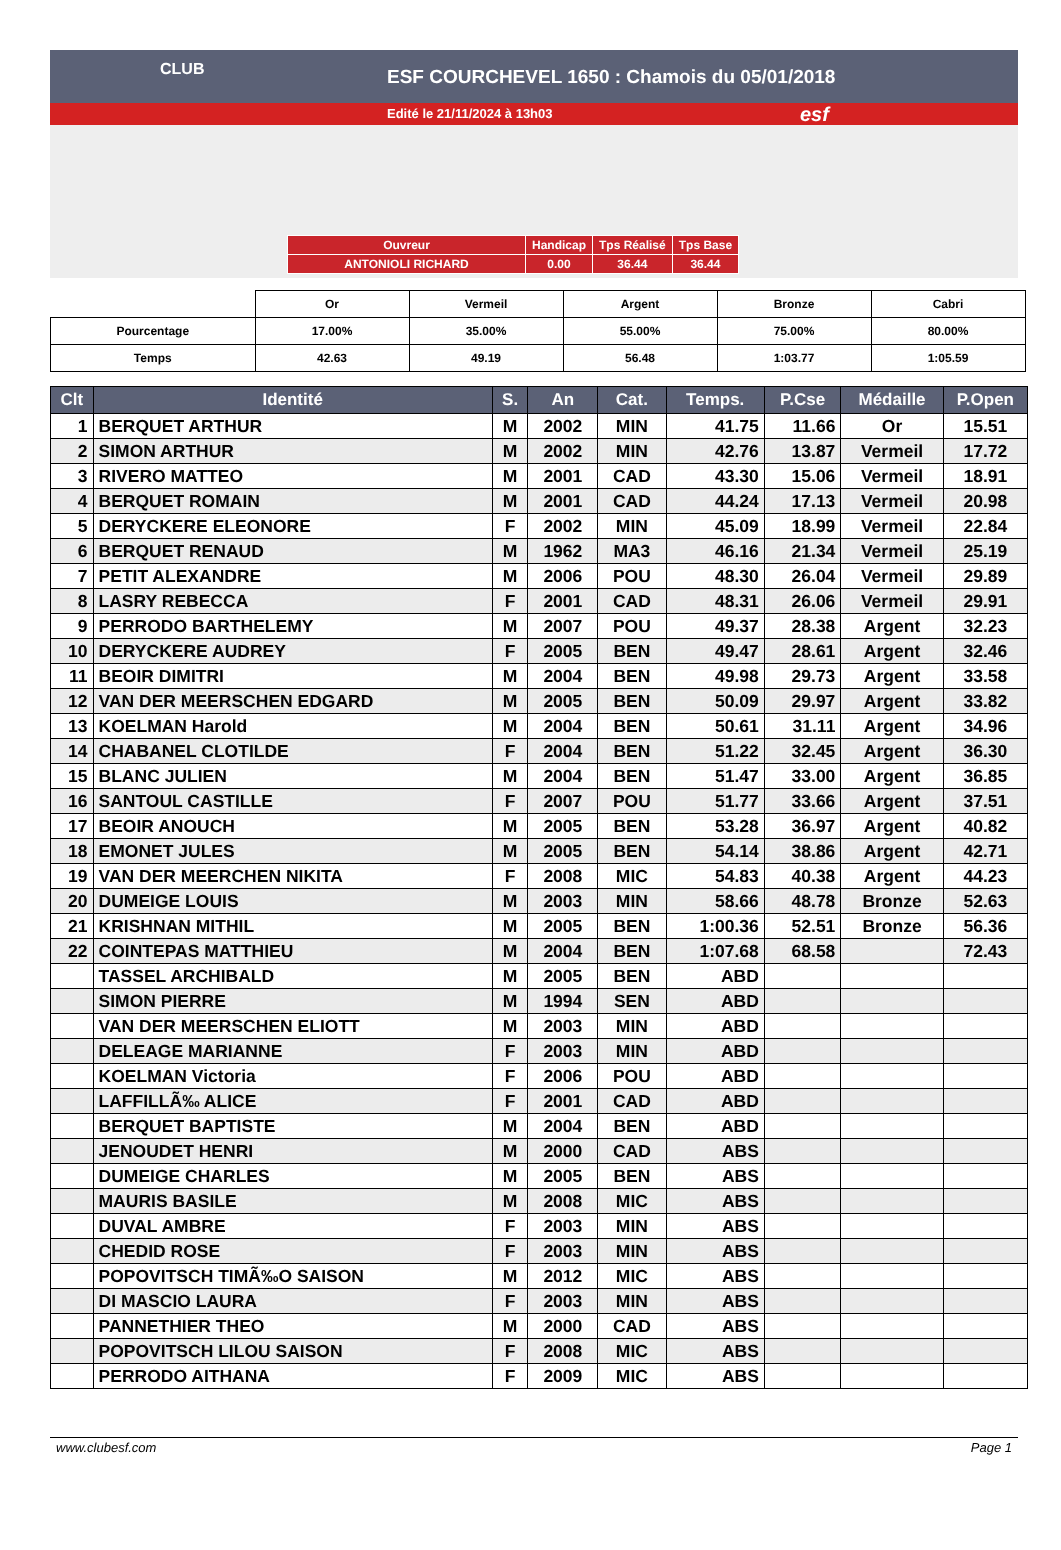ESF COURCHEVEL 1650 : Chamois du 05/01/2018
Edité le 21/11/2024 à 13h03
CLUB
esf
| Ouvreur | Handicap | Tps Réalisé | Tps Base |
| ANTONIOLI RICHARD | 0.00 | 36.44 | 36.44 |
| | Or | Vermeil | Argent | Bronze | Cabri |
| Pourcentage | 17.00% | 35.00% | 55.00% | 75.00% | 80.00% |
| Temps | 42.63 | 49.19 | 56.48 | 1:03.77 | 1:05.59 |
| Clt | Identité | S. | An | Cat. | Temps. | P.Cse | Médaille | P.Open |
| --- | --- | --- | --- | --- | --- | --- | --- | --- |
| 1 | BERQUET ARTHUR | M | 2002 | MIN | 41.75 | 11.66 | Or | 15.51 |
| 2 | SIMON ARTHUR | M | 2002 | MIN | 42.76 | 13.87 | Vermeil | 17.72 |
| 3 | RIVERO MATTEO | M | 2001 | CAD | 43.30 | 15.06 | Vermeil | 18.91 |
| 4 | BERQUET ROMAIN | M | 2001 | CAD | 44.24 | 17.13 | Vermeil | 20.98 |
| 5 | DERYCKERE ELEONORE | F | 2002 | MIN | 45.09 | 18.99 | Vermeil | 22.84 |
| 6 | BERQUET RENAUD | M | 1962 | MA3 | 46.16 | 21.34 | Vermeil | 25.19 |
| 7 | PETIT ALEXANDRE | M | 2006 | POU | 48.30 | 26.04 | Vermeil | 29.89 |
| 8 | LASRY REBECCA | F | 2001 | CAD | 48.31 | 26.06 | Vermeil | 29.91 |
| 9 | PERRODO BARTHELEMY | M | 2007 | POU | 49.37 | 28.38 | Argent | 32.23 |
| 10 | DERYCKERE AUDREY | F | 2005 | BEN | 49.47 | 28.61 | Argent | 32.46 |
| 11 | BEOIR DIMITRI | M | 2004 | BEN | 49.98 | 29.73 | Argent | 33.58 |
| 12 | VAN DER MEERSCHEN EDGARD | M | 2005 | BEN | 50.09 | 29.97 | Argent | 33.82 |
| 13 | KOELMAN Harold | M | 2004 | BEN | 50.61 | 31.11 | Argent | 34.96 |
| 14 | CHABANEL CLOTILDE | F | 2004 | BEN | 51.22 | 32.45 | Argent | 36.30 |
| 15 | BLANC JULIEN | M | 2004 | BEN | 51.47 | 33.00 | Argent | 36.85 |
| 16 | SANTOUL CASTILLE | F | 2007 | POU | 51.77 | 33.66 | Argent | 37.51 |
| 17 | BEOIR ANOUCH | M | 2005 | BEN | 53.28 | 36.97 | Argent | 40.82 |
| 18 | EMONET JULES | M | 2005 | BEN | 54.14 | 38.86 | Argent | 42.71 |
| 19 | VAN DER MEERCHEN NIKITA | F | 2008 | MIC | 54.83 | 40.38 | Argent | 44.23 |
| 20 | DUMEIGE LOUIS | M | 2003 | MIN | 58.66 | 48.78 | Bronze | 52.63 |
| 21 | KRISHNAN MITHIL | M | 2005 | BEN | 1:00.36 | 52.51 | Bronze | 56.36 |
| 22 | COINTEPAS MATTHIEU | M | 2004 | BEN | 1:07.68 | 68.58 | | 72.43 |
| | TASSEL ARCHIBALD | M | 2005 | BEN | ABD | | | |
| | SIMON PIERRE | M | 1994 | SEN | ABD | | | |
| | VAN DER MEERSCHEN ELIOTT | M | 2003 | MIN | ABD | | | |
| | DELEAGE MARIANNE | F | 2003 | MIN | ABD | | | |
| | KOELMAN Victoria | F | 2006 | POU | ABD | | | |
| | LAFFILLÃ‰ ALICE | F | 2001 | CAD | ABD | | | |
| | BERQUET BAPTISTE | M | 2004 | BEN | ABD | | | |
| | JENOUDET HENRI | M | 2000 | CAD | ABS | | | |
| | DUMEIGE CHARLES | M | 2005 | BEN | ABS | | | |
| | MAURIS BASILE | M | 2008 | MIC | ABS | | | |
| | DUVAL AMBRE | F | 2003 | MIN | ABS | | | |
| | CHEDID ROSE | F | 2003 | MIN | ABS | | | |
| | POPOVITSCH TIMÃ‰O SAISON | M | 2012 | MIC | ABS | | | |
| | DI MASCIO LAURA | F | 2003 | MIN | ABS | | | |
| | PANNETHIER THEO | M | 2000 | CAD | ABS | | | |
| | POPOVITSCH LILOU SAISON | F | 2008 | MIC | ABS | | | |
| | PERRODO AITHANA | F | 2009 | MIC | ABS | | | |
www.clubesf.com Page 1